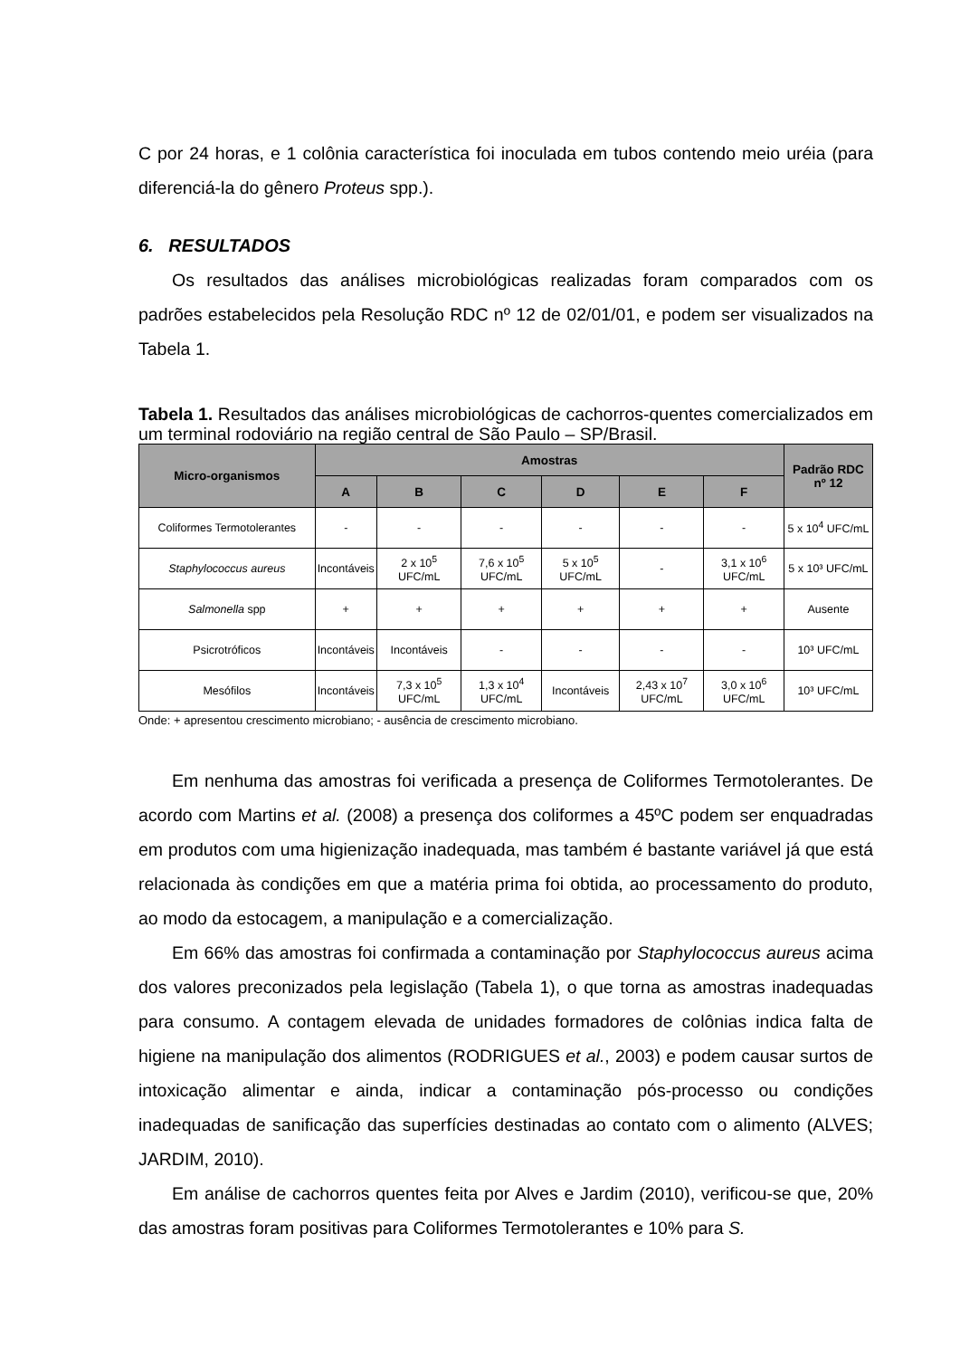C por 24 horas, e 1 colônia característica foi inoculada em tubos contendo meio uréia (para diferenciá-la do gênero Proteus spp.).
6. RESULTADOS
Os resultados das análises microbiológicas realizadas foram comparados com os padrões estabelecidos pela Resolução RDC nº 12 de 02/01/01, e podem ser visualizados na Tabela 1.
Tabela 1. Resultados das análises microbiológicas de cachorros-quentes comercializados em um terminal rodoviário na região central de São Paulo – SP/Brasil.
| Micro-organismos | Amostras | | | | | | Padrão RDC nº 12 |
| --- | --- | --- | --- | --- | --- | --- | --- |
| | A | B | C | D | E | F | |
| Coliformes Termotolerantes | - | - | - | - | - | - | 5 x 10<sup>4</sup> UFC/mL |
| Staphylococcus aureus | Incontáveis | 2 x 10<sup>5</sup> UFC/mL | 7,6 x 10<sup>5</sup> UFC/mL | 5 x 10<sup>5</sup> UFC/mL | - | 3,1 x 10<sup>6</sup> UFC/mL | 5 x 10³ UFC/mL |
| Salmonella spp | + | + | + | + | + | + | Ausente |
| Psicrotróficos | Incontáveis | Incontáveis | - | - | - | - | 10³ UFC/mL |
| Mesófilos | Incontáveis | 7,3 x 10<sup>5</sup> UFC/mL | 1,3 x 10<sup>4</sup> UFC/mL | Incontáveis | 2,43 x 10<sup>7</sup> UFC/mL | 3,0 x 10<sup>6</sup> UFC/mL | 10³ UFC/mL |
Onde: + apresentou crescimento microbiano; - ausência de crescimento microbiano.
Em nenhuma das amostras foi verificada a presença de Coliformes Termotolerantes. De acordo com Martins et al. (2008) a presença dos coliformes a 45ºC podem ser enquadradas em produtos com uma higienização inadequada, mas também é bastante variável já que está relacionada às condições em que a matéria prima foi obtida, ao processamento do produto, ao modo da estocagem, a manipulação e a comercialização.
Em 66% das amostras foi confirmada a contaminação por Staphylococcus aureus acima dos valores preconizados pela legislação (Tabela 1), o que torna as amostras inadequadas para consumo. A contagem elevada de unidades formadores de colônias indica falta de higiene na manipulação dos alimentos (RODRIGUES et al., 2003) e podem causar surtos de intoxicação alimentar e ainda, indicar a contaminação pós-processo ou condições inadequadas de sanificação das superfícies destinadas ao contato com o alimento (ALVES; JARDIM, 2010).
Em análise de cachorros quentes feita por Alves e Jardim (2010), verificou-se que, 20% das amostras foram positivas para Coliformes Termotolerantes e 10% para S.